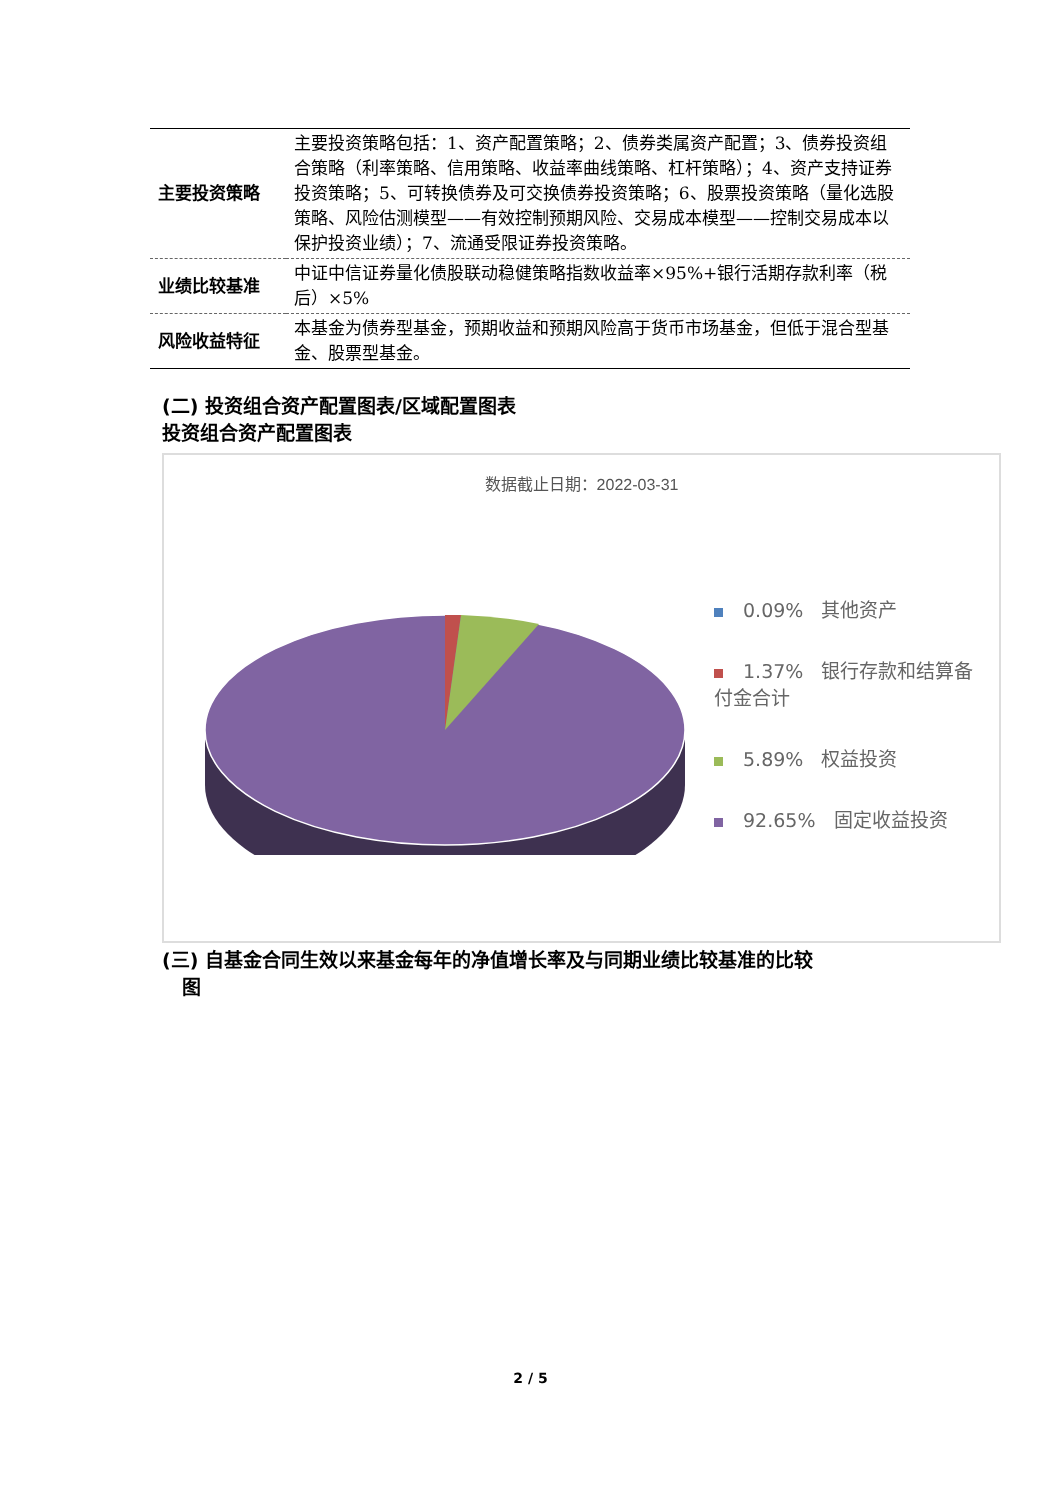| 主要投资策略 | 主要投资策略包括：1、资产配置策略；2、债券类属资产配置；3、债券投资组合策略（利率策略、信用策略、收益率曲线策略、杠杆策略）；4、资产支持证券投资策略；5、可转换债券及可交换债券投资策略；6、股票投资策略（量化选股策略、风险估测模型——有效控制预期风险、交易成本模型——控制交易成本以保护投资业绩）；7、流通受限证券投资策略。 |
| 业绩比较基准 | 中证中信证券量化债股联动稳健策略指数收益率×95%+银行活期存款利率（税后）×5% |
| 风险收益特征 | 本基金为债券型基金，预期收益和预期风险高于货币市场基金，但低于混合型基金、股票型基金。 |
(二) 投资组合资产配置图表/区域配置图表
投资组合资产配置图表
数据截止日期：2022-03-31
0.09% 其他资产
1.37% 银行存款和结算备付金合计
5.89% 权益投资
92.65% 固定收益投资
(三) 自基金合同生效以来基金每年的净值增长率及与同期业绩比较基准的比较
图
2 / 5